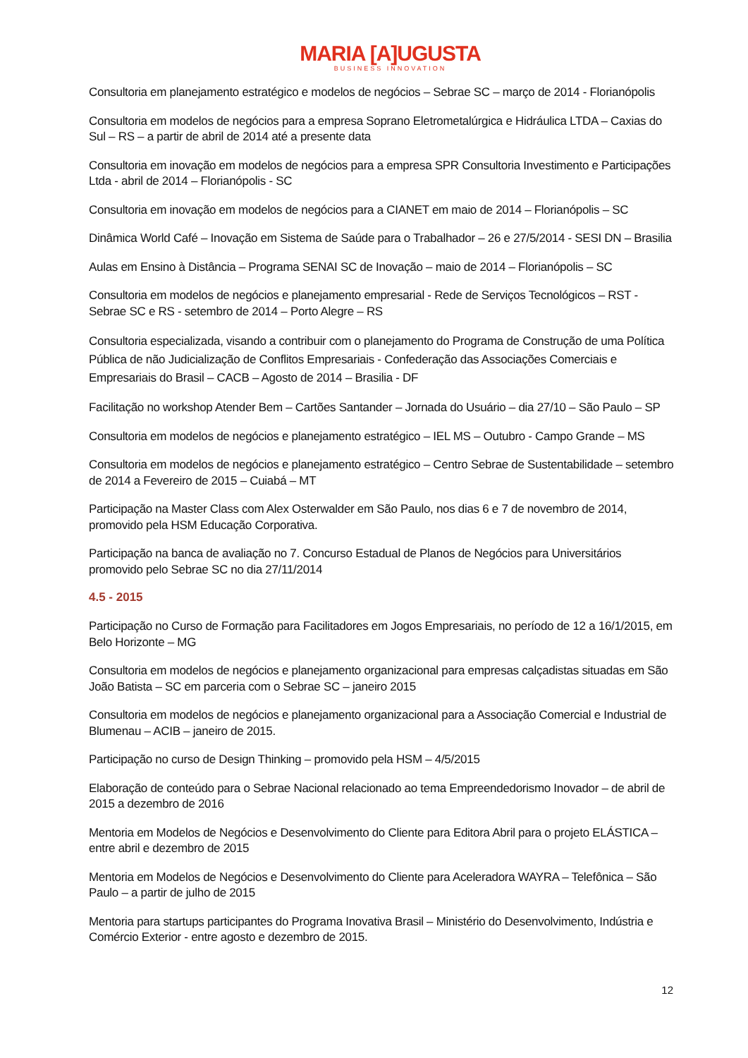MARIA [A]UGUSTA
BUSINESS INNOVATION
Consultoria em planejamento estratégico e modelos de negócios – Sebrae SC – março de 2014 - Florianópolis
Consultoria em modelos de negócios para a empresa Soprano Eletrometalúrgica e Hidráulica LTDA – Caxias do Sul – RS – a partir de abril de 2014 até a presente data
Consultoria em inovação em modelos de negócios para a empresa SPR Consultoria Investimento e Participações Ltda - abril de 2014 – Florianópolis - SC
Consultoria em inovação em modelos de negócios para a CIANET em maio de 2014 – Florianópolis – SC
Dinâmica World Café – Inovação em Sistema de Saúde para o Trabalhador – 26 e 27/5/2014 - SESI DN – Brasilia
Aulas em Ensino à Distância – Programa SENAI SC de Inovação – maio de 2014 – Florianópolis – SC
Consultoria em modelos de negócios e planejamento empresarial - Rede de Serviços Tecnológicos – RST - Sebrae SC e RS - setembro de 2014 – Porto Alegre – RS
Consultoria especializada, visando a contribuir com o planejamento do Programa de Construção de uma Política Pública de não Judicialização de Conflitos Empresariais - Confederação das Associações Comerciais e Empresariais do Brasil – CACB – Agosto de 2014 – Brasilia - DF
Facilitação no workshop Atender Bem – Cartões Santander – Jornada do Usuário – dia 27/10 – São Paulo – SP
Consultoria em modelos de negócios e planejamento estratégico – IEL MS – Outubro - Campo Grande – MS
Consultoria em modelos de negócios e planejamento estratégico – Centro Sebrae de Sustentabilidade – setembro de 2014 a Fevereiro de 2015 – Cuiabá – MT
Participação na Master Class com Alex Osterwalder em São Paulo, nos dias 6 e 7 de novembro de 2014, promovido pela HSM Educação Corporativa.
Participação na banca de avaliação no 7. Concurso Estadual de Planos de Negócios para Universitários promovido pelo Sebrae SC no dia 27/11/2014
4.5 - 2015
Participação no Curso de Formação para Facilitadores em Jogos Empresariais, no período de 12 a 16/1/2015, em Belo Horizonte – MG
Consultoria em modelos de negócios e planejamento organizacional para empresas calçadistas situadas em São João Batista – SC em parceria com o Sebrae SC – janeiro 2015
Consultoria em modelos de negócios e planejamento organizacional para a Associação Comercial e Industrial de Blumenau – ACIB – janeiro de 2015.
Participação no curso de Design Thinking – promovido pela HSM – 4/5/2015
Elaboração de conteúdo para o Sebrae Nacional relacionado ao tema Empreendedorismo Inovador – de abril de 2015 a dezembro de 2016
Mentoria em Modelos de Negócios e Desenvolvimento do Cliente para Editora Abril para o projeto ELÁSTICA – entre abril e dezembro de 2015
Mentoria em Modelos de Negócios e Desenvolvimento do Cliente para Aceleradora WAYRA – Telefônica – São Paulo – a partir de julho de 2015
Mentoria para startups participantes do Programa Inovativa Brasil – Ministério do Desenvolvimento, Indústria e Comércio Exterior - entre agosto e dezembro de 2015.
12